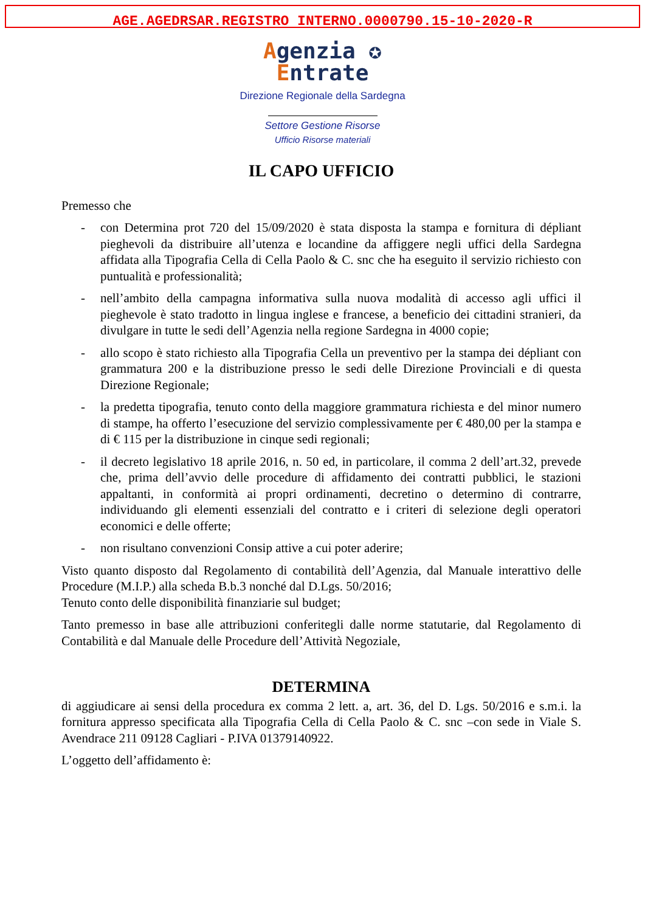AGE.AGEDRSAR.REGISTRO INTERNO.0000790.15-10-2020-R
Agenzia ✪
Entrate
Direzione Regionale della Sardegna
Settore Gestione Risorse
Ufficio Risorse materiali
IL CAPO UFFICIO
Premesso che
- con Determina prot 720 del 15/09/2020 è stata disposta la stampa e fornitura di dépliant pieghevoli da distribuire all’utenza e locandine da affiggere negli uffici della Sardegna affidata alla Tipografia Cella di Cella Paolo & C. snc che ha eseguito il servizio richiesto con puntualità e professionalità;
- nell’ambito della campagna informativa sulla nuova modalità di accesso agli uffici il pieghevole è stato tradotto in lingua inglese e francese, a beneficio dei cittadini stranieri, da divulgare in tutte le sedi dell’Agenzia nella regione Sardegna in 4000 copie;
- allo scopo è stato richiesto alla Tipografia Cella un preventivo per la stampa dei dépliant con grammatura 200 e la distribuzione presso le sedi delle Direzione Provinciali e di questa Direzione Regionale;
- la predetta tipografia, tenuto conto della maggiore grammatura richiesta e del minor numero di stampe, ha offerto l’esecuzione del servizio complessivamente per € 480,00 per la stampa e di € 115 per la distribuzione in cinque sedi regionali;
- il decreto legislativo 18 aprile 2016, n. 50 ed, in particolare, il comma 2 dell’art.32, prevede che, prima dell’avvio delle procedure di affidamento dei contratti pubblici, le stazioni appaltanti, in conformità ai propri ordinamenti, decretino o determino di contrarre, individuando gli elementi essenziali del contratto e i criteri di selezione degli operatori economici e delle offerte;
- non risultano convenzioni Consip attive a cui poter aderire;
Visto quanto disposto dal Regolamento di contabilità dell’Agenzia, dal Manuale interattivo delle Procedure (M.I.P.) alla scheda B.b.3 nonché dal D.Lgs. 50/2016;
Tenuto conto delle disponibilità finanziarie sul budget;
Tanto premesso in base alle attribuzioni conferitegli dalle norme statutarie, dal Regolamento di Contabilità e dal Manuale delle Procedure dell’Attività Negoziale,
DETERMINA
di aggiudicare ai sensi della procedura ex comma 2 lett. a, art. 36, del D. Lgs. 50/2016 e s.m.i. la fornitura appresso specificata alla Tipografia Cella di Cella Paolo & C. snc –con sede in Viale S. Avendrace 211 09128 Cagliari - P.IVA 01379140922.
L’oggetto dell’affidamento è: